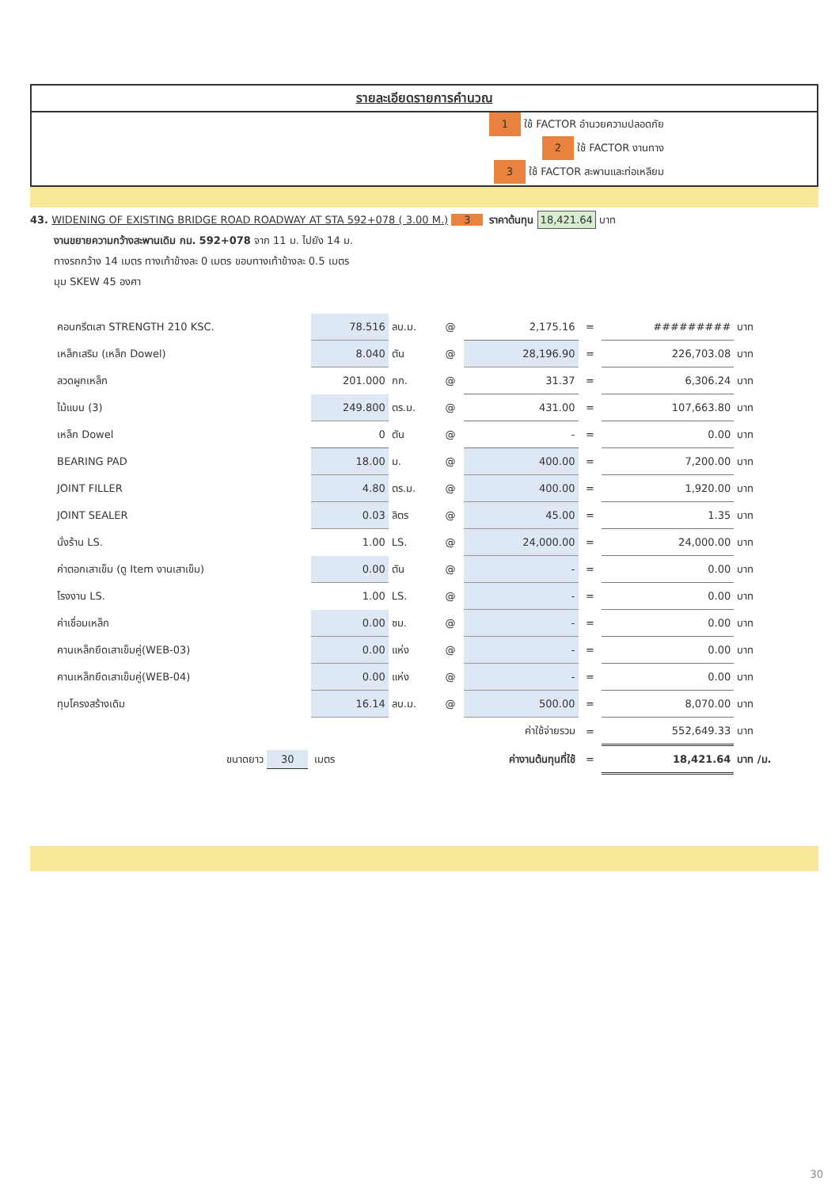รายละเอียดรายการคำนวณ
1 ใช้ FACTOR อำนวยความปลอดภัย
2 ใช้ FACTOR งานทาง
3 ใช้ FACTOR สะพานและท่อเหลียม
43. WIDENING OF EXISTING BRIDGE ROAD ROADWAY AT STA 592+078 ( 3.00 M.) 3 ราคาต้นทุน 18,421.64 บาท
งานขยายความกว้างสะพานเดิม กม. 592+078 จาก 11 ม. ไปยัง 14 ม.
ทางรถกว้าง 14 เมตร ทางเท้าข้างละ 0 เมตร ขอบทางเท้าข้างละ 0.5 เมตร
มุม SKEW 45 องศา
| คอนกรีตเสา STRENGTH 210 KSC. | 78.516 | ลบ.ม. | @ | 2,175.16 | = | ######### | บาท |
| เหล็กเสริม (เหล็ก Dowel) | 8.040 | ตัน | @ | 28,196.90 | = | 226,703.08 | บาท |
| ลวดผูกเหล็ก | 201.000 | กก. | @ | 31.37 | = | 6,306.24 | บาท |
| ไม้แบบ (3) | 249.800 | ตร.ม. | @ | 431.00 | = | 107,663.80 | บาท |
| เหล็ก Dowel | 0 | ตัน | @ | - | = | 0.00 | บาท |
| BEARING PAD | 18.00 | ม. | @ | 400.00 | = | 7,200.00 | บาท |
| JOINT FILLER | 4.80 | ตร.ม. | @ | 400.00 | = | 1,920.00 | บาท |
| JOINT SEALER | 0.03 | ลิตร | @ | 45.00 | = | 1.35 | บาท |
| นั่งร้าน LS. | 1.00 | LS. | @ | 24,000.00 | = | 24,000.00 | บาท |
| ค่าตอกเสาเข็ม (ดู Item งานเสาเข็ม) | 0.00 | ตัน | @ | - | = | 0.00 | บาท |
| โรงงาน LS. | 1.00 | LS. | @ | - | = | 0.00 | บาท |
| ค่าเชื่อมเหล็ก | 0.00 | ซม. | @ | - | = | 0.00 | บาท |
| คานเหล็กยึดเสาเข็มคู่(WEB-03) | 0.00 | แห่ง | @ | - | = | 0.00 | บาท |
| คานเหล็กยึดเสาเข็มคู่(WEB-04) | 0.00 | แห่ง | @ | - | = | 0.00 | บาท |
| ทุบโครงสร้างเดิม | 16.14 | ลบ.ม. | @ | 500.00 | = | 8,070.00 | บาท |
| | | | | ค่าใช้จ่ายรวม | = | 552,649.33 | บาท |
| ขนาดยาว 30 | เมตร | | | ค่างานต้นทุนที่ใช้ | = | 18,421.64 | บาท /ม. |
30